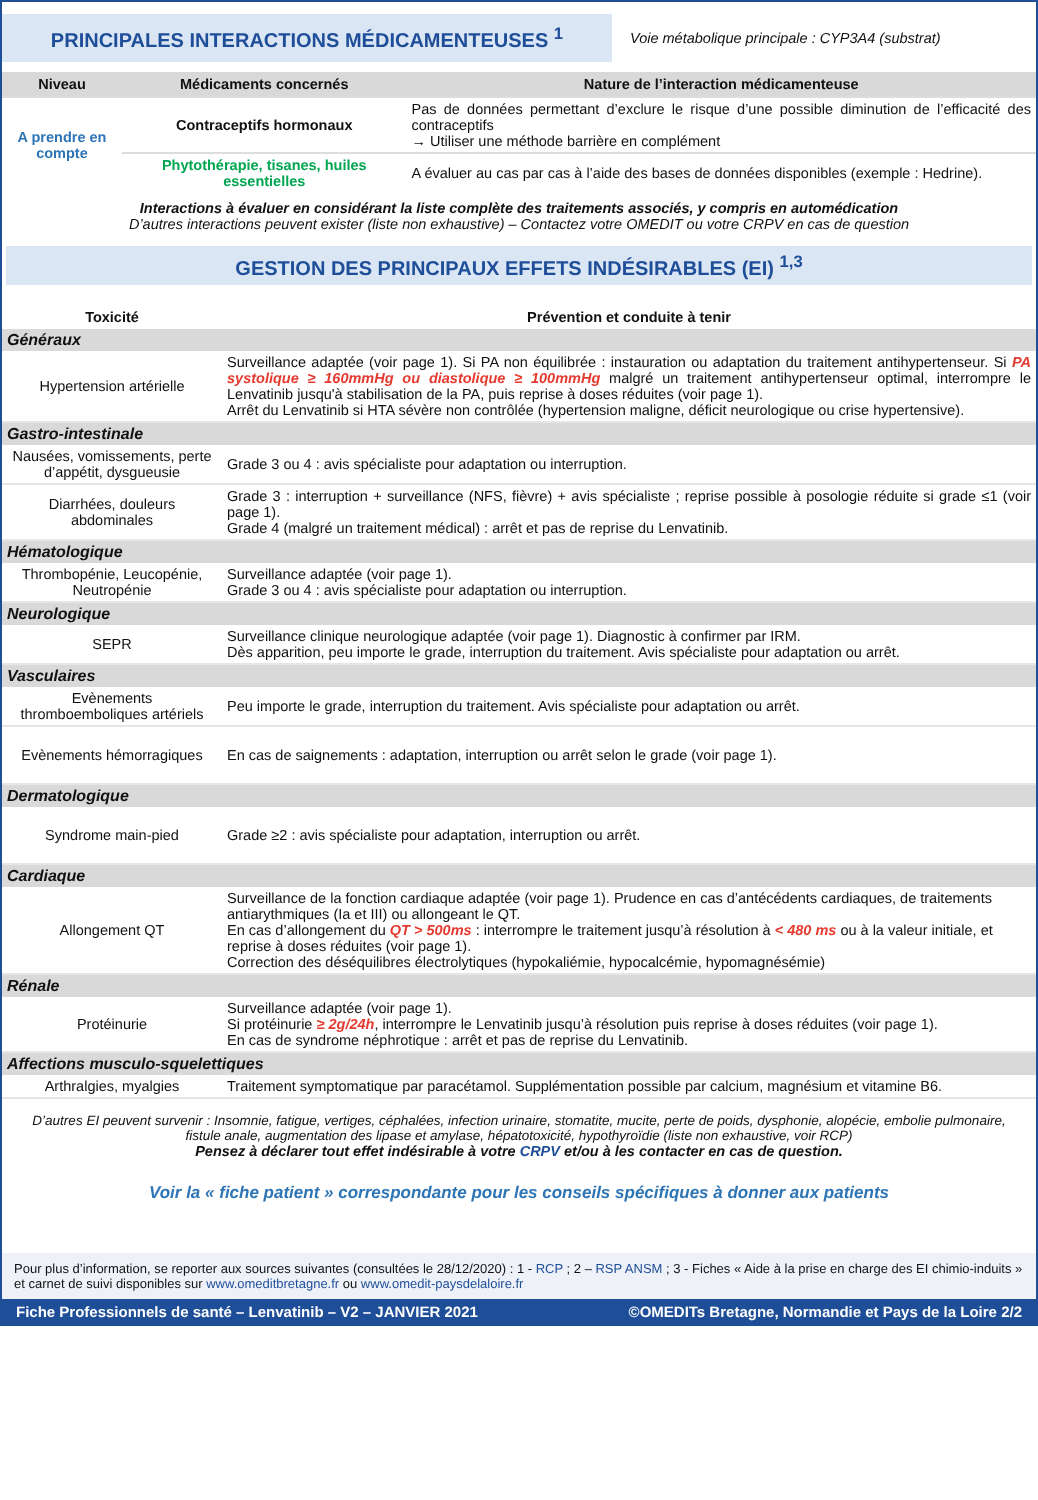PRINCIPALES INTERACTIONS MÉDICAMENTEUSES <sup>1</sup>
Voie métabolique principale : CYP3A4 (substrat)
| Niveau | Médicaments concernés | Nature de l’interaction médicamenteuse |
| --- | --- | --- |
| A prendre en compte | Contraceptifs hormonaux | Pas de données permettant d’exclure le risque d’une possible diminution de l’efficacité des contraceptifs → Utiliser une méthode barrière en complément |
| | Phytothérapie, tisanes, huiles essentielles | A évaluer au cas par cas à l’aide des bases de données disponibles (exemple : Hedrine). |
Interactions à évaluer en considérant la liste complète des traitements associés, y compris en automédication
D’autres interactions peuvent exister (liste non exhaustive) – Contactez votre OMEDIT ou votre CRPV en cas de question
GESTION DES PRINCIPAUX EFFETS INDÉSIRABLES (EI) <sup>1,3</sup>
| Toxicité | Prévention et conduite à tenir |
| --- | --- |
| Généraux | |
| Hypertension artérielle | Surveillance adaptée (voir page 1). Si PA non équilibrée : instauration ou adaptation du traitement antihypertenseur. Si PA systolique ≥ 160mmHg ou diastolique ≥ 100mmHg malgré un traitement antihypertenseur optimal, interrompre le Lenvatinib jusqu'à stabilisation de la PA, puis reprise à doses réduites (voir page 1). Arrêt du Lenvatinib si HTA sévère non contrôlée (hypertension maligne, déficit neurologique ou crise hypertensive). |
| Gastro-intestinale | |
| Nausées, vomissements, perte d’appétit, dysgueusie | Grade 3 ou 4 : avis spécialiste pour adaptation ou interruption. |
| Diarrhées, douleurs abdominales | Grade 3 : interruption + surveillance (NFS, fièvre) + avis spécialiste ; reprise possible à posologie réduite si grade ≤1 (voir page 1). Grade 4 (malgré un traitement médical) : arrêt et pas de reprise du Lenvatinib. |
| Hématologique | |
| Thrombopénie, Leucopénie, Neutropénie | Surveillance adaptée (voir page 1). Grade 3 ou 4 : avis spécialiste pour adaptation ou interruption. |
| Neurologique | |
| SEPR | Surveillance clinique neurologique adaptée (voir page 1). Diagnostic à confirmer par IRM. Dès apparition, peu importe le grade, interruption du traitement. Avis spécialiste pour adaptation ou arrêt. |
| Vasculaires | |
| Evènements thromboemboliques artériels | Peu importe le grade, interruption du traitement. Avis spécialiste pour adaptation ou arrêt. |
| Evènements hémorragiques | En cas de saignements : adaptation, interruption ou arrêt selon le grade (voir page 1). |
| Dermatologique | |
| Syndrome main-pied | Grade ≥2 : avis spécialiste pour adaptation, interruption ou arrêt. |
| Cardiaque | |
| Allongement QT | Surveillance de la fonction cardiaque adaptée (voir page 1). Prudence en cas d’antécédents cardiaques, de traitements antiarythmiques (Ia et III) ou allongeant le QT. En cas d’allongement du QT > 500ms : interrompre le traitement jusqu’à résolution à < 480 ms ou à la valeur initiale, et reprise à doses réduites (voir page 1). Correction des déséquilibres électrolytiques (hypokaliémie, hypocalcémie, hypomagnésémie) |
| Rénale | |
| Protéinurie | Surveillance adaptée (voir page 1). Si protéinurie ≥ 2g/24h , interrompre le Lenvatinib jusqu’à résolution puis reprise à doses réduites (voir page 1). En cas de syndrome néphrotique : arrêt et pas de reprise du Lenvatinib. |
| Affections musculo-squelettiques | |
| Arthralgies, myalgies | Traitement symptomatique par paracétamol. Supplémentation possible par calcium, magnésium et vitamine B6. |
D’autres EI peuvent survenir : Insomnie, fatigue, vertiges, céphalées, infection urinaire, stomatite, mucite, perte de poids, dysphonie, alopécie, embolie pulmonaire, fistule anale, augmentation des lipase et amylase, hépatotoxicité, hypothyroïdie (liste non exhaustive, voir RCP)
Pensez à déclarer tout effet indésirable à votre CRPV et/ou à les contacter en cas de question.
Voir la « fiche patient » correspondante pour les conseils spécifiques à donner aux patients
Pour plus d’information, se reporter aux sources suivantes (consultées le 28/12/2020) : 1 - RCP ; 2 – RSP ANSM ; 3 - Fiches « Aide à la prise en charge des EI chimio-induits » et carnet de suivi disponibles sur www.omeditbretagne.fr ou www.omedit-paysdelaloire.fr
Fiche Professionnels de santé – Lenvatinib – V2 – JANVIER 2021 ©OMEDITs Bretagne, Normandie et Pays de la Loire 2/2